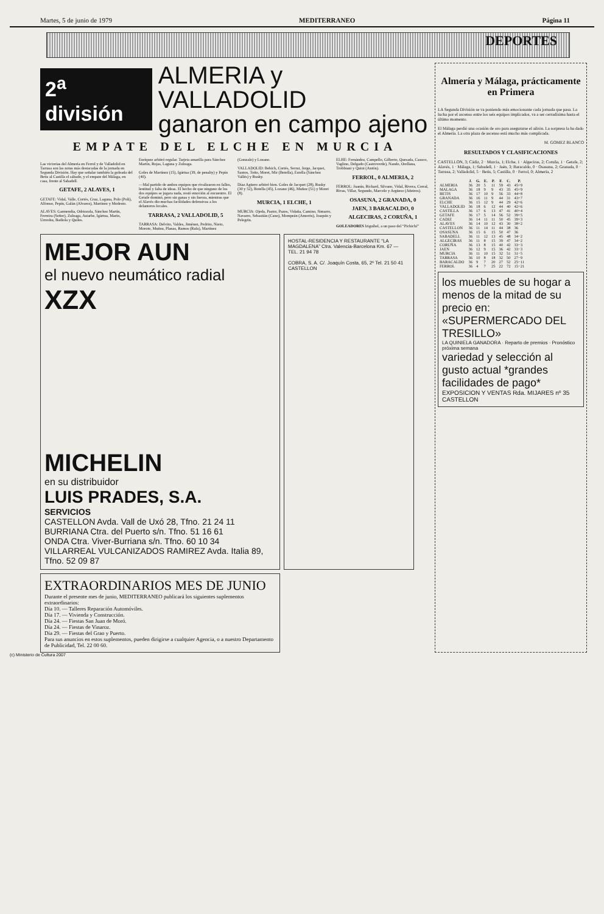Martes, 5 de junio de 1979 MEDITERRANEO Página 11
DEPORTES
2<sup>a</sup> división
ALMERIA y VALLADOLID
ganaron en campo ajeno
EMPATE DEL ELCHE EN MURCIA
Las victorias del Almería en Ferrol y de Valladolid en Tarrasa son las notas más destacadas de la jornada en Segunda División. Hay que señalar también la goleada del Betis al Castilla el sábado, y el empate del Málaga, en casa, frente al Sabadell.
GETAFE, 2 ALAVES, 1
GETAFE: Vidal, Valle, Cortés, Cruz, Laguna, Polo (Poli), Alfonso, Pepín, Galán (Alvarez), Martínez y Modesto.
ALAVES: Garmendia, Odriozola, Sánchez Martín, Ferreira (Señor), Zuloaga, Astarbe, Igártua, Marín, Urreohu, Badiola y Quiles.
Enríquez arbitró regular. Tarjeta amarilla para Sánchez Martín, Rojas, Laguna y Zuloaga.
Goles de Martínez (15), Igártua (39, de penalty) y Pepín (40).
—Mal partido de ambos equipos que rivalizaron en fallos, lentitud y falta de ideas. El hecho de que ninguno de los dos equipos se jugara nada, restó emoción al encuentro. El Getafe dominó, pero sin ganas y sin fuerza, mientras que el Alavés dio muchas facilidades defensivas a los delanteros locales.
TARRASA, 2 VALLADOLID, 5
TARRASA: Delvito, Valdes, Jiménez, Pedrito, Nieto, Morote, Muñoz, Planas, Ramos (Rafa), Martínez (Gonzalo) y Lozano.
VALLADOLID: Bebich, Cortés, Serrat, Jorge, Jacquet, Santos, Toño, Moret, Mir (Botella), Estella (Sánchez Vallés) y Rusky.
Díaz Agüero arbitró bien. Goles de Jacquet (28), Rusky (30 y 52), Botella (45), Lozano (46), Muñoz (51) y Moret (8).
MURCIA, 1 ELCHE, 1
MURCIA: Ojeda, Pastor, Pazos, Vidaña, Camino, Simarro, Navarro, Sebastián (Cano), Mompeán (Amorós), Joaquín y Pelegrín.
ELHE: Fernández, Campello, Gilberto, Quesada, Casuco, Vaglino, Delgado (Castroverde), Nando, Orellana, Trobbiani y Quini (Antón).
FERROL, 0 ALMERIA, 2
FERROL: Juanín, Richard, Silvano, Vidal, Rivera, Corral, Rivas, Villar, Segundo, Marcelo y Argüeso (Añeiros).
OSASUNA, 2 GRANADA, 0
JAEN, 3 BARACALDO, 0
ALGECIRAS, 2 CORUÑA, 1
GOLEADORES Iriguíbel, a un paso del “Pichichi”
MEJOR AUN
el nuevo neumático radial
XZX
MICHELIN
en su distribuidor
LUIS PRADES, S.A.
SERVICIOS
CASTELLON Avda. Vall de Uxó 28, Tfno. 21 24 11
BURRIANA Ctra. del Puerto s/n. Tfno. 51 16 61
ONDA Ctra. Viver-Burriana s/n. Tfno. 60 10 34
VILLARREAL VULCANIZADOS RAMIREZ Avda. Italia 89, Tfno. 52 09 87
HOSTAL-RESIDENCIA Y RESTAURANTE “LA MAGDALENA” Ctra. Valencia-Barcelona Km. 67 — TEL. 21 94 78
COBRA, S. A. C/. Joaquín Costa, 65, 2º Tel. 21 50 41 CASTELLON
EXTRAORDINARIOS MES DE JUNIO
Durante el presente mes de junio, MEDITERRANEO publicará los siguientes suplementos extraordinarios:
Día 10. — Talleres Reparación Automóviles.
Día 17. — Vivienda y Construcción.
Día 24. — Fiestas San Juan de Moró.
Día 24. — Fiestas de Vinaroz.
Día 29. — Fiestas del Grao y Puerto.
Para sus anuncios en estos suplementos, pueden dirigirse a cualquier Agencia, o a nuestro Departamento de Publicidad, Tel. 22 00 60.
Almería y Málaga, prácticamente en Primera
LA Segunda División se va poniendo más emocionante cada jornada que pasa. La lucha por el ascenso entre los seis equipos implicados, va a ser cerradísima hasta el último momento.
El Málaga perdió una ocasión de oro para asegurarse el ailrón. La sorpresa la ha dado el Almería. La otra plaza de ascenso está mucho más complicada.
M. GOMEZ BLANCO
RESULTADOS Y CLASIFICACIONES
CASTELLON, 3; Cádiz, 2 · Murcia, 1; Elche, 1 · Algeciras, 2; Coruña, 1 · Getafe, 2; Alavés, 1 · Málaga, 1; Sabadell, 1 · Jaén, 3; Baracaldo, 0 · Osasuna, 2; Granada, 0 · Tarrasa, 2; Valladolid, 5 · Betis, 5; Castilla, 0 · Ferrol, 0; Almería, 2
| | J. | G. | E. | P. | F. | C. | P. |
| --- | --- | --- | --- | --- | --- | --- | --- |
| ALMERIA | 36 | 20 | 5 | 11 | 59 | 43 | 45+9 |
| MALAGA | 36 | 18 | 9 | 9 | 43 | 35 | 45+9 |
| BETIS | 36 | 17 | 10 | 9 | 56 | 33 | 44+8 |
| GRANADA | 36 | 16 | 11 | 9 | 44 | 31 | 43+7 |
| ELCHE | 36 | 15 | 12 | 9 | 44 | 29 | 42+6 |
| VALLADOLID | 36 | 18 | 6 | 12 | 44 | 40 | 42+6 |
| CASTILLA | 36 | 17 | 6 | 13 | 47 | 41 | 40+4 |
| GETAFE | 36 | 17 | 5 | 14 | 56 | 52 | 39+5 |
| CADIZ | 36 | 14 | 11 | 11 | 50 | 45 | 39+3 |
| ALAVES | 36 | 14 | 10 | 12 | 43 | 30 | 38+2 |
| CASTELLON | 36 | 11 | 14 | 11 | 44 | 38 | 36 |
| OSASUNA | 36 | 15 | 6 | 15 | 50 | 47 | 36 |
| SABADELL | 36 | 11 | 12 | 13 | 45 | 48 | 34−2 |
| ALGECIRAS | 36 | 11 | 8 | 15 | 39 | 47 | 34−2 |
| CORUÑA | 36 | 13 | 8 | 15 | 40 | 42 | 33−3 |
| JAEN | 36 | 12 | 9 | 15 | 36 | 42 | 33−3 |
| MURCIA | 36 | 11 | 10 | 15 | 32 | 51 | 31−5 |
| TARRASA | 36 | 10 | 8 | 18 | 32 | 50 | 27−9 |
| BARACALDO | 36 | 9 | 7 | 20 | 27 | 52 | 25−11 |
| FERROL | 36 | 4 | 7 | 25 | 22 | 72 | 15−21 |
los muebles de su hogar a menos de la mitad de su precio en: «SUPERMERCADO DEL TRESILLO»
LA QUINIELA GANADORA · Reparto de premios · Pronóstico próxima semana
variedad y selección al gusto actual *grandes facilidades de pago*
EXPOSICION Y VENTAS Rda. MIJARES nº 35 CASTELLON
(c) Ministerio de Cultura 2007